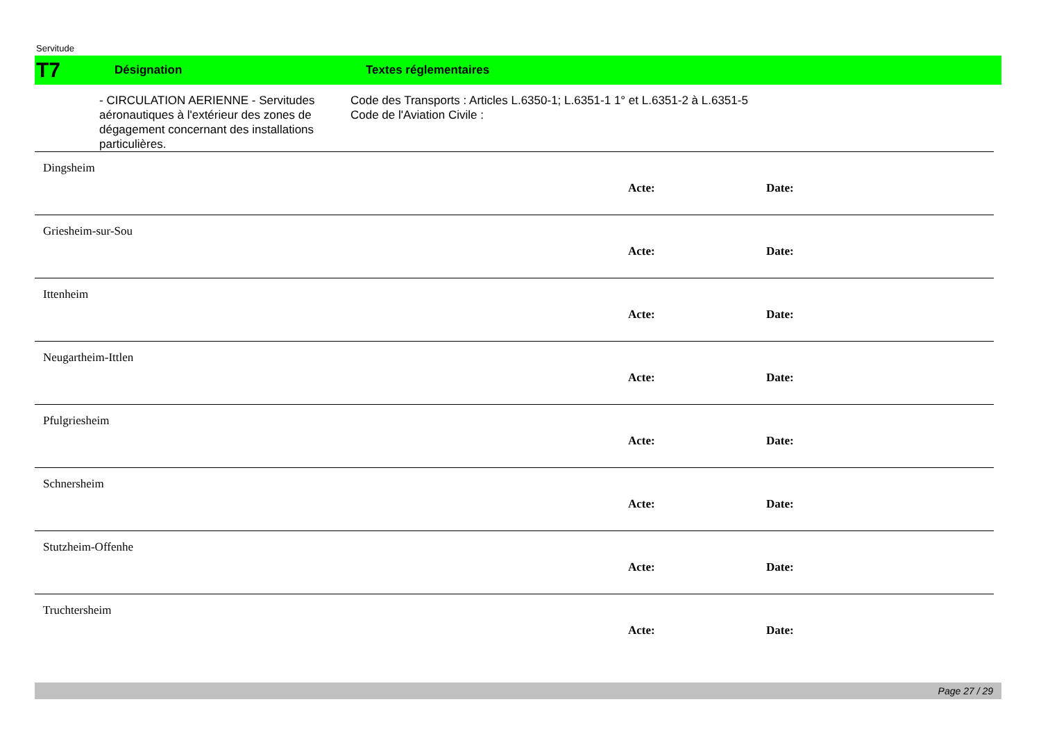Servitude
T7
Désignation Textes réglementaires
- CIRCULATION AERIENNE - Servitudes aéronautiques à l'extérieur des zones de dégagement concernant des installations particulières.
Code des Transports : Articles L.6350-1; L.6351-1 1° et L.6351-2 à L.6351-5
Code de l'Aviation Civile :
Dingsheim
Acte: Date:
Griesheim-sur-Sou
Acte: Date:
Ittenheim
Acte: Date:
Neugartheim-Ittlen
Acte: Date:
Pfulgriesheim
Acte: Date:
Schnersheim
Acte: Date:
Stutzheim-Offenhe
Acte: Date:
Truchtersheim
Acte: Date:
Page 27 / 29